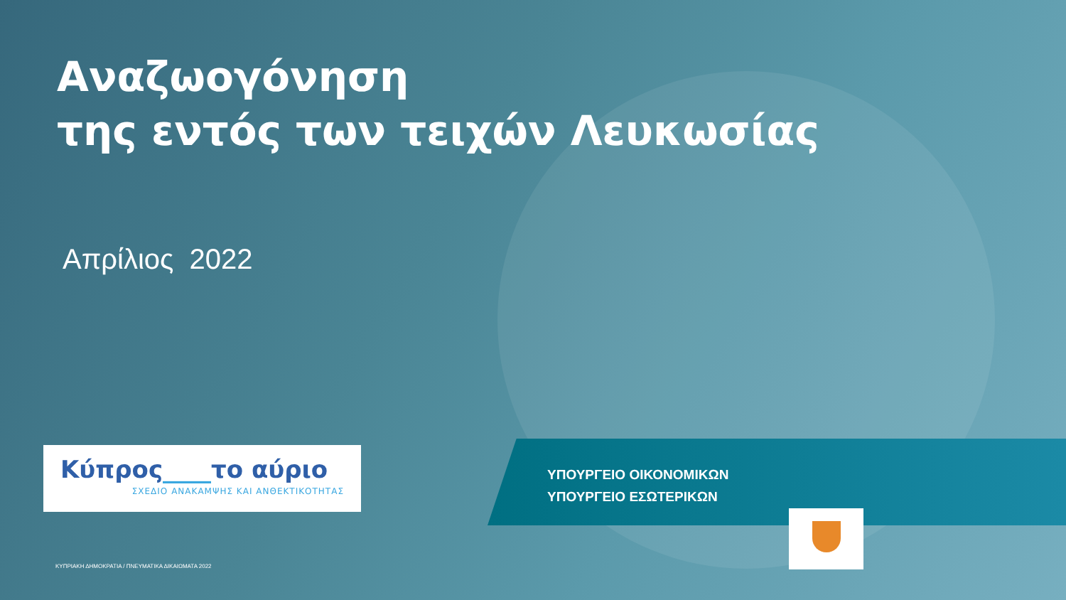Αναζωογόνηση
της εντός των τειχών Λευκωσίας
Απρίλιος 2022
Κύ προς____το αύριο
ΣΧΕΔΙΟ ΑΝΑΚΑΜΨΗΣ ΚΑΙ ΑΝΘΕΚΤΙΚΟΤΗΤΑΣ
ΥΠΟΥΡΓΕΙΟ ΟΙΚΟΝΟΜΙΚΩΝ
ΥΠΟΥΡΓΕΙΟ ΕΣΩΤΕΡΙΚΩΝ
ΚΥΠΡΙΑΚΗ ΔΗΜΟΚΡΑΤΙΑ / ΠΝΕΥΜΑΤΙΚΑ ΔΙΚΑΙΩΜΑΤΑ 2022